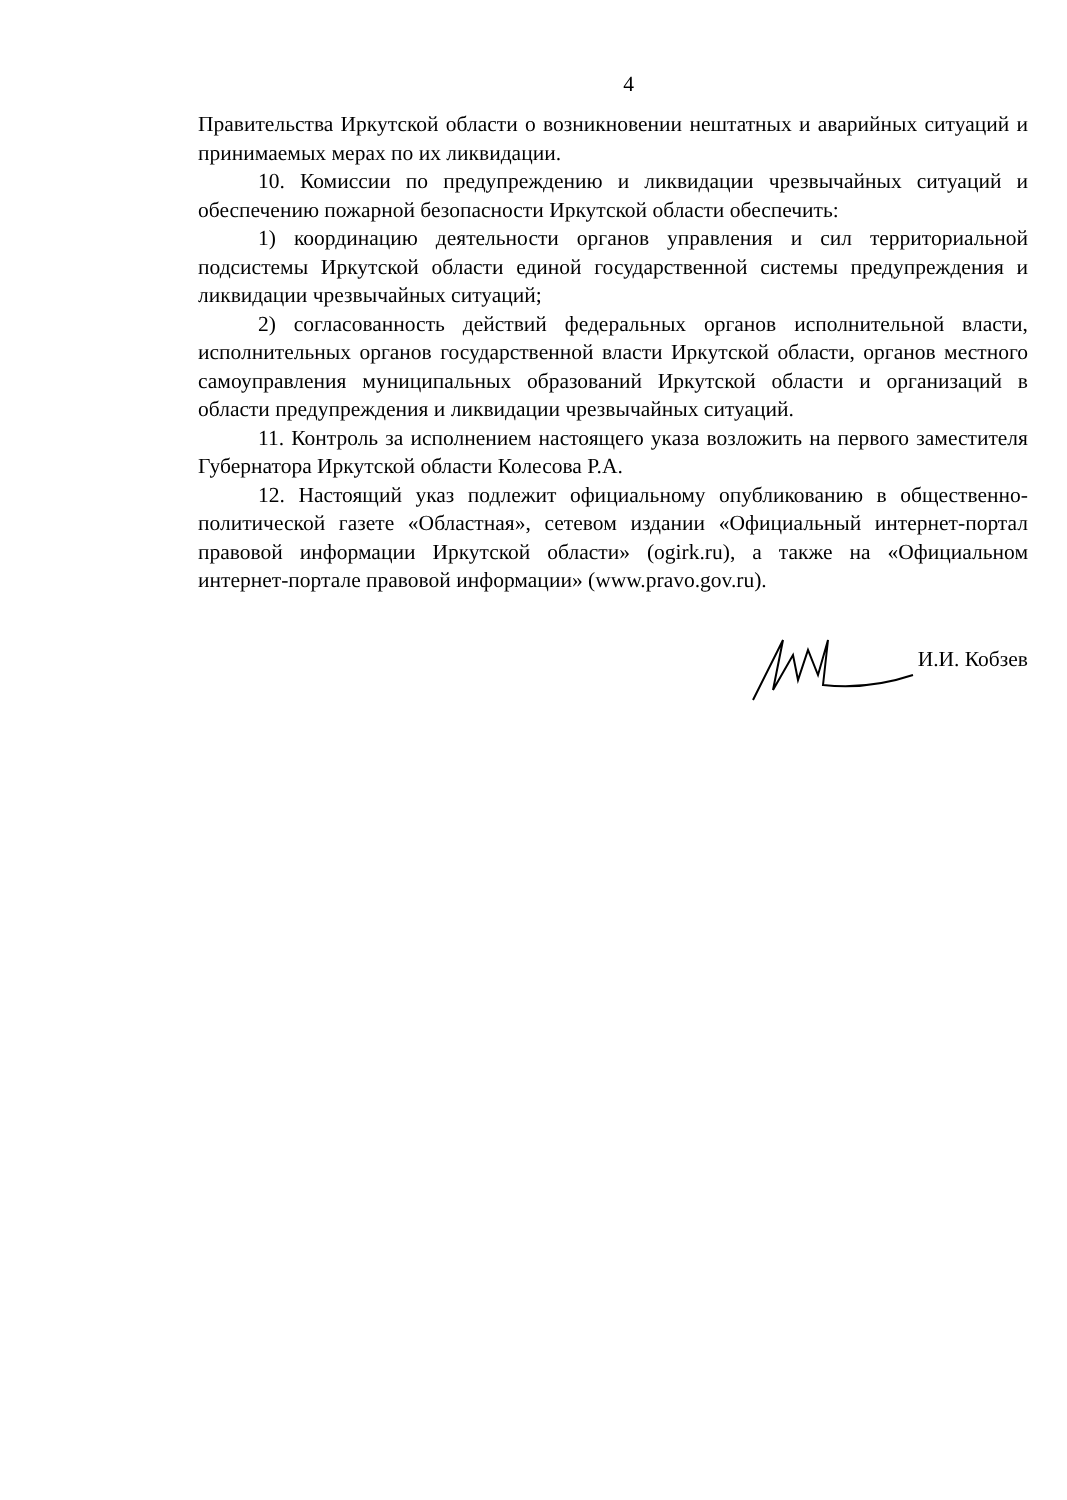4
Правительства Иркутской области о возникновении нештатных и аварийных ситуаций и принимаемых мерах по их ликвидации.
10. Комиссии по предупреждению и ликвидации чрезвычайных ситуаций и обеспечению пожарной безопасности Иркутской области обеспечить:
1) координацию деятельности органов управления и сил территориальной подсистемы Иркутской области единой государственной системы предупреждения и ликвидации чрезвычайных ситуаций;
2) согласованность действий федеральных органов исполнительной власти, исполнительных органов государственной власти Иркутской области, органов местного самоуправления муниципальных образований Иркутской области и организаций в области предупреждения и ликвидации чрезвычайных ситуаций.
11. Контроль за исполнением настоящего указа возложить на первого заместителя Губернатора Иркутской области Колесова Р.А.
12. Настоящий указ подлежит официальному опубликованию в общественно-политической газете «Областная», сетевом издании «Официальный интернет-портал правовой информации Иркутской области» (ogirk.ru), а также на «Официальном интернет-портале правовой информации» (www.pravo.gov.ru).
И.И. Кобзев